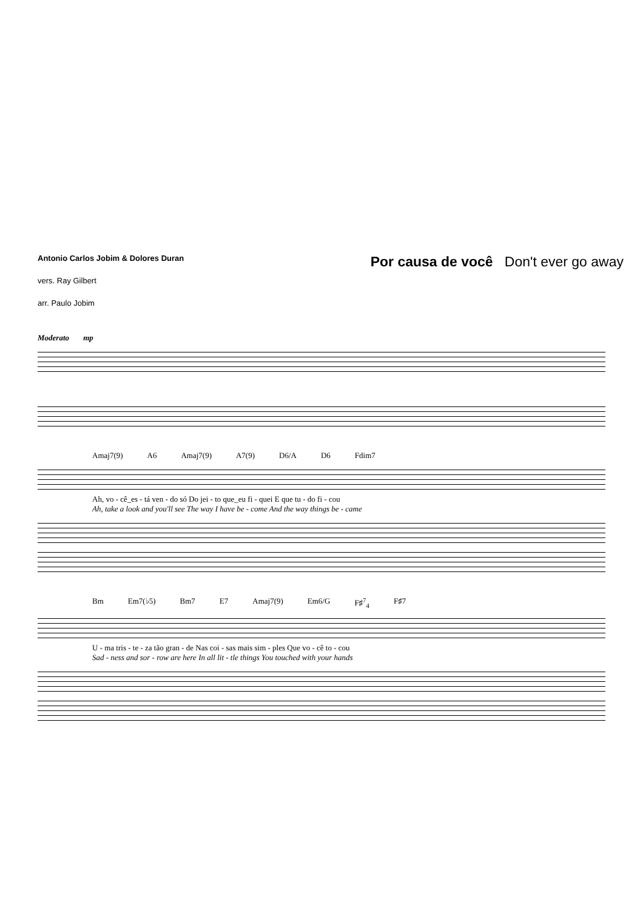Antonio Carlos Jobim & Dolores Duran
vers. Ray Gilbert
arr. Paulo Jobim
Por causa de você Don't ever go away
Moderato mp
Amaj7(9) A6 Amaj7(9) A7(9) D6/A D6 Fdim7
Ah, vo - cê_es - tá ven - do só Do jei - to que_eu fi - quei E que tu - do fi - cou
Ah, take a look and you'll see The way I have be - come And the way things be - came
Bm Em7(♭5) Bm7 E7 Amaj7(9) Em6/G F♯<sup>7</sup><sub>4</sub> F♯7
U - ma tris - te - za tão gran - de Nas coi - sas mais sim - ples Que vo - cê to - cou
Sad - ness and sor - row are here In all lit - tle things You touched with your hands